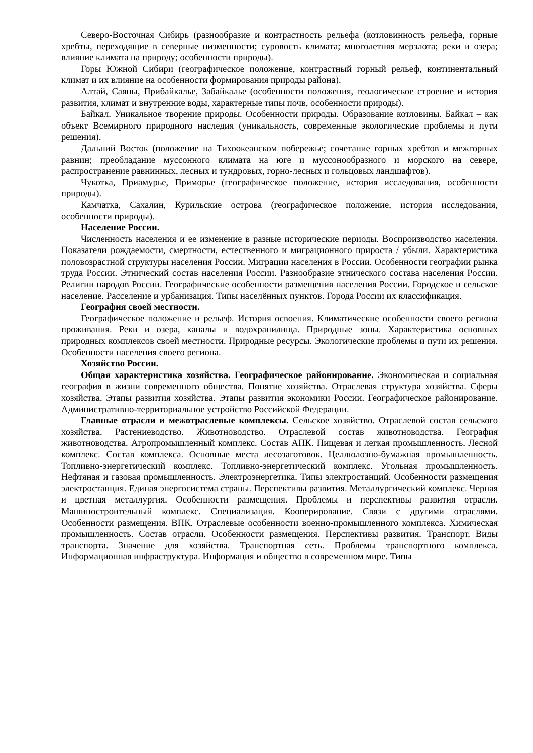Северо-Восточная Сибирь (разнообразие и контрастность рельефа (котловинность рельефа, горные хребты, переходящие в северные низменности; суровость климата; многолетняя мерзлота; реки и озера; влияние климата на природу; особенности природы).
Горы Южной Сибири (географическое положение, контрастный горный рельеф, континентальный климат и их влияние на особенности формирования природы района).
Алтай, Саяны, Прибайкалье, Забайкалье (особенности положения, геологическое строение и история развития, климат и внутренние воды, характерные типы почв, особенности природы).
Байкал. Уникальное творение природы. Особенности природы. Образование котловины. Байкал – как объект Всемирного природного наследия (уникальность, современные экологические проблемы и пути решения).
Дальний Восток (положение на Тихоокеанском побережье; сочетание горных хребтов и межгорных равнин; преобладание муссонного климата на юге и муссонообразного и морского на севере, распространение равнинных, лесных и тундровых, горно-лесных и гольцовых ландшафтов).
Чукотка, Приамурье, Приморье (географическое положение, история исследования, особенности природы).
Камчатка, Сахалин, Курильские острова (географическое положение, история исследования, особенности природы).
Население России.
Численность населения и ее изменение в разные исторические периоды. Воспроизводство населения. Показатели рождаемости, смертности, естественного и миграционного прироста / убыли. Характеристика половозрастной структуры населения России. Миграции населения в России. Особенности географии рынка труда России. Этнический состав населения России. Разнообразие этнического состава населения России. Религии народов России. Географические особенности размещения населения России. Городское и сельское население. Расселение и урбанизация. Типы населённых пунктов. Города России их классификация.
География своей местности.
Географическое положение и рельеф. История освоения. Климатические особенности своего региона проживания. Реки и озера, каналы и водохранилища. Природные зоны. Характеристика основных природных комплексов своей местности. Природные ресурсы. Экологические проблемы и пути их решения. Особенности населения своего региона.
Хозяйство России.
Общая характеристика хозяйства. Географическое районирование. Экономическая и социальная география в жизни современного общества. Понятие хозяйства. Отраслевая структура хозяйства. Сферы хозяйства. Этапы развития хозяйства. Этапы развития экономики России. Географическое районирование. Административно-территориальное устройство Российской Федерации.
Главные отрасли и межотраслевые комплексы. Сельское хозяйство. Отраслевой состав сельского хозяйства. Растениеводство. Животноводство. Отраслевой состав животноводства. География животноводства. Агропромышленный комплекс. Состав АПК. Пищевая и легкая промышленность. Лесной комплекс. Состав комплекса. Основные места лесозаготовок. Целлюлозно-бумажная промышленность. Топливно-энергетический комплекс. Топливно-энергетический комплекс. Угольная промышленность. Нефтяная и газовая промышленность. Электроэнергетика. Типы электростанций. Особенности размещения электростанция. Единая энергосистема страны. Перспективы развития. Металлургический комплекс. Черная и цветная металлургия. Особенности размещения. Проблемы и перспективы развития отрасли. Машиностроительный комплекс. Специализация. Кооперирование. Связи с другими отраслями. Особенности размещения. ВПК. Отраслевые особенности военно-промышленного комплекса. Химическая промышленность. Состав отрасли. Особенности размещения. Перспективы развития. Транспорт. Виды транспорта. Значение для хозяйства. Транспортная сеть. Проблемы транспортного комплекса. Информационная инфраструктура. Информация и общество в современном мире. Типы